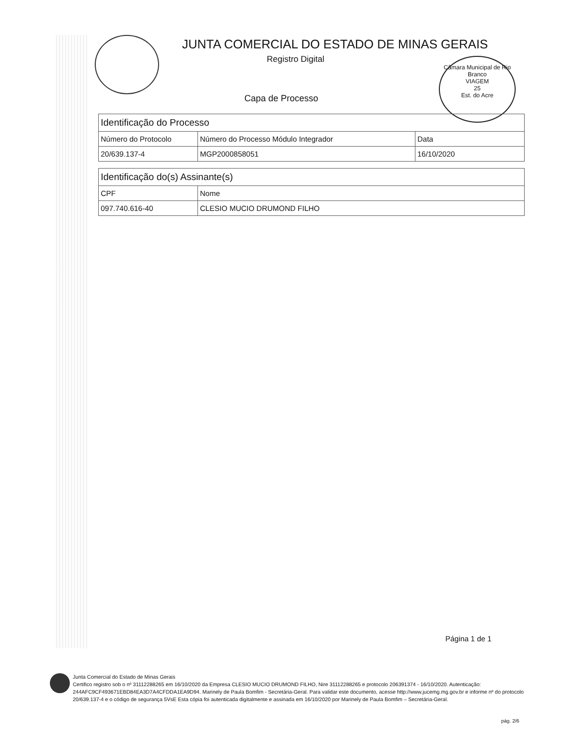JUNTA COMERCIAL DO ESTADO DE MINAS GERAIS
Registro Digital
Capa de Processo
Câmara Municipal de Rio Branco
VIAGEM
25
Est. do Acre
| Identificação do Processo | | |
| --- | --- | --- |
| Número do Protocolo | Número do Processo Módulo Integrador | Data |
| 20/639.137-4 | MGP2000858051 | 16/10/2020 |
| Identificação do(s) Assinante(s) | |
| --- | --- |
| CPF | Nome |
| 097.740.616-40 | CLESIO MUCIO DRUMOND FILHO |
Página 1 de 1
Junta Comercial do Estado de Minas Gerais
Certifico registro sob o nº 31112288265 em 16/10/2020 da Empresa CLESIO MUCIO DRUMOND FILHO, Nire 31112288265 e protocolo 206391374 - 16/10/2020. Autenticação: 244AFC9CF493671EBD84EA3D7A4CFDDA1EA9D94. Marinely de Paula Bomfim - Secretária-Geral. Para validar este documento, acesse http://www.jucemg.mg.gov.br e informe nº do protocolo 20/639.137-4 e o código de segurança 5VsE Esta cópia foi autenticada digitalmente e assinada em 16/10/2020 por Marinely de Paula Bomfim – Secretária-Geral.
pág. 2/6